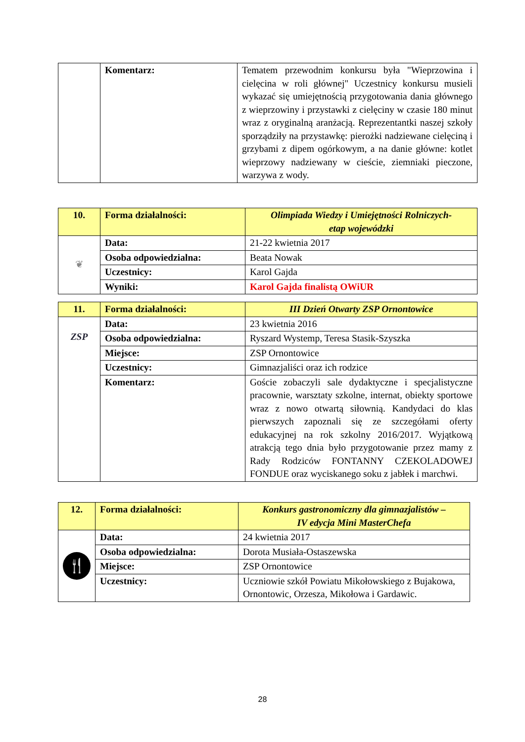| | Komentarz: | Tematem przewodnim konkursu była "Wieprzowina i cielęcina w roli głównej" Uczestnicy konkursu musieli wykazać się umiejętnością przygotowania dania głównego z wieprzowiny i przystawki z cielęciny w czasie 180 minut wraz z oryginalną aranżacją. Reprezentantki naszej szkoły sporządziły na przystawkę: pierożki nadziewane cielęciną i grzybami z dipem ogórkowym, a na danie główne: kotlet wieprzowy nadziewany w cieście, ziemniaki pieczone, warzywa z wody. |
| 10. | Forma działalności: | Olimpiada Wiedzy i Umiejętności Rolniczych- etap wojewódzki |
| ❦ | Data: | 21-22 kwietnia 2017 |
| | Osoba odpowiedzialna: | Beata Nowak |
| | Uczestnicy: | Karol Gajda |
| | Wyniki: | Karol Gajda finalistą OWiUR |
| 11. | Forma działalności: | III Dzień Otwarty ZSP Ornontowice |
| ZSP | Data: | 23 kwietnia 2016 |
| | Osoba odpowiedzialna: | Ryszard Wystemp, Teresa Stasik-Szyszka |
| | Miejsce: | ZSP Ornontowice |
| | Uczestnicy: | Gimnazjaliści oraz ich rodzice |
| | Komentarz: | Goście zobaczyli sale dydaktyczne i specjalistyczne pracownie, warsztaty szkolne, internat, obiekty sportowe wraz z nowo otwartą siłownią. Kandydaci do klas pierwszych zapoznali się ze szczegółami oferty edukacyjnej na rok szkolny 2016/2017. Wyjątkową atrakcją tego dnia było przygotowanie przez mamy z Rady Rodziców FONTANNY CZEKOLADOWEJ FONDUE oraz wyciskanego soku z jabłek i marchwi. |
| 12. | Forma działalności: | Konkurs gastronomiczny dla gimnazjalistów – IV edycja Mini MasterChefa |
| 🍴 | Data: | 24 kwietnia 2017 |
| | Osoba odpowiedzialna: | Dorota Musiała-Ostaszewska |
| | Miejsce: | ZSP Ornontowice |
| | Uczestnicy: | Uczniowie szkół Powiatu Mikołowskiego z Bujakowa, Ornontowic, Orzesza, Mikołowa i Gardawic. |
28